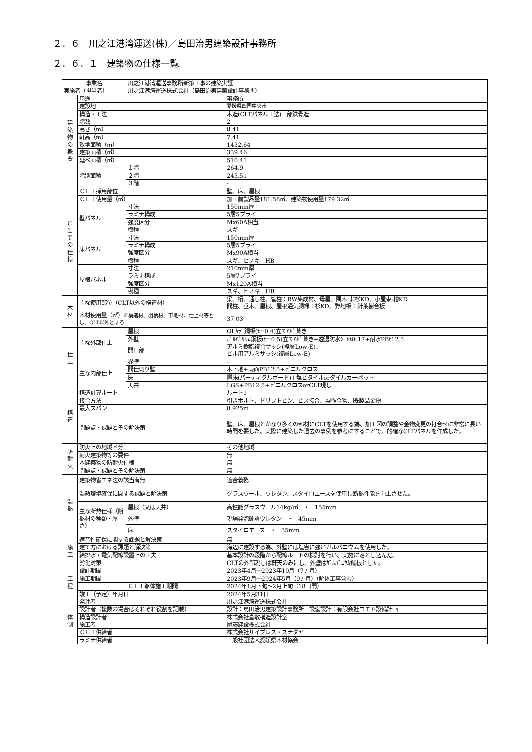２．６　川之江港湾運送(株)／島田治男建築設計事務所
２．６．１　建築物の仕様一覧
| 事業名 | | 川之江港湾運送事務所新築工事の建築実証 | |
| 実施者（担当者） | | 川之江港湾運送株式会社（島田治男建築設計事務所） | |
| 建 築 物 の 概 要 | 用途 | | 事務所 |
| | 建設地 | | 愛媛県四国中央市 |
| | 構造・工法 | | 木造(CLTパネル工法)一部鉄骨造 |
| | 階数 | | 2 |
| | 高さ（m） | | 8.41 |
| | 軒高（m） | | 7.41 |
| | 敷地面積（㎡） | | 1432.64 |
| | 建築面積（㎡） | | 339.46 |
| | 延べ面積（㎡） | | 510.41 |
| | 階別面積 | １階 | 264.9 |
| | | ２階 | 245.51 |
| | | ３階 | - |
| C L T の 仕 様 | ＣＬＴ採用部位 | | 壁、床、屋根 |
| | ＣＬＴ使用量（㎥） | | 加工前製品量181.58㎥、建築物使用量179.32㎥ |
| | 壁パネル | 寸法 | 150mm厚 |
| | | ラミナ構成 | 5層5プライ |
| | | 強度区分 | Mx60A相当 |
| | | 樹種 | スギ |
| | 床パネル | 寸法 | 150mm厚 |
| | | ラミナ構成 | 5層5プライ |
| | | 強度区分 | Mx90A相当 |
| | | 樹種 | スギ、ヒノキ HB |
| | 屋根パネル | 寸法 | 210mm厚 |
| | | ラミナ構成 | 5層7プライ |
| | | 強度区分 | Mx120A相当 |
| | | 樹種 | スギ、ヒノキ HB |
| 木 材 | 主な使用部位（CLT以外の構造材） | | 梁、桁、通し柱、管柱：RW集成材、母屋、隅木:米松KD、小屋束;檜KD 間柱、垂木、屋根、屋根通気胴縁：杉KD、野地板：針葉樹合板 |
| | 木材使用量（㎥） ※構造材、羽柄材、下地材、仕上材等とし、CLT以外とする | | 37.03 |
| 仕 上 | 主な外部仕上 | 屋根 | GLｶﾗｰ鋼板(t=0.4)立てﾊｾﾞ葺き |
| | | 外壁 | ｶﾞﾙﾊﾞﾘｳﾑ鋼板(t=0.5)立てﾊｾﾞ葺き+透湿防水ｼｰﾄt0.17+耐水PBt12.5 |
| | | 開口部 | アルミ樹脂複合サッシ(複層Low-E)、 ビル用アルミサッシ(複層Low-E) |
| | 主な内部仕上 | 界壁 | - |
| | | 間仕切り壁 | 木下地+両面PB12.5+ビニルクロス |
| | | 床 | 置床(パーティクルボード)+塩ビタイルorタイルカーペット |
| | | 天井 | LGS+PB12.5+ビニルクロスorCLT現し |
| 構 造 | 構造計算ルート | | ルート1 |
| | 接合方法 | | 引きボルト、ドリフトピン、ビス接合、製作金物、既製品金物 |
| | 最大スパン | | 8.925m |
| | 問題点・課題とその解決策 | | 壁、床、屋根とかなり多くの部材にCLTを使用する為、加工図の調整や金物変更の打合せに非常に長い時間を要した、実際に建築した過去の事例を参考にすることで、的確なCLTパネルを作成した。 |
| 防 耐 火 | 防火上の地域区分 | | その他地域 |
| | 耐火建築物等の要件 | | 無 |
| | 本建築物の防耐火仕様 | | 無 |
| | 問題点・課題とその解決策 | | 無 |
| 温 熱 | 建築物省エネ法の該当有無 | | 適合義務 |
| | 温熱環境確保に関する課題と解決策 | | グラスウール、ウレタン、スタイロエースを使用し断熱性能を向上させた。 |
| | 主な断熱仕様（断熱材の種類・厚さ） | 屋根（又は天井） | 高性能グラスウール14kg/㎥ ・ 155mm |
| | | 外壁 | 現場発泡硬質ウレタン ・ 45mm |
| | | 床 | スタイロエース ・ 35mm |
| 施 工 | 遮音性確保に関する課題と解決策 | | 無 |
| | 建て方における課題と解決策 | | 海辺に建設する為、外壁には塩害に強いガルバニウムを使用した。 |
| | 給排水・電気配線設置上の工夫 | | 基本設計の段階から配線ルートの検討を行い、実施に落とし込んだ。 |
| | 劣化対策 | | CLTの外部現しは軒天のみにし、外壁はｶﾞﾙﾊﾞﾆｳﾑ鋼板とした。 |
| 工 程 | 設計期間 | | 2023年4月～2023年10月（7ヵ月） |
| | 施工期間 | | 2023年9月～2024年5月（9ヵ月）（解体工事含む） |
| | | ＣＬＴ躯体施工期間 | 2024年1月下旬～2月上旬（18日間） |
| | 竣工（予定）年月日 | | 2024年5月31日 |
| 体 制 | 発注者 | | 川之江港湾運送株式会社 |
| | 設計者（複数の場合はそれぞれ役割を記載） | | 設計：島田治男建築設計事務所 設備設計：有限会社コモド設備計画 |
| | 構造設計者 | | 株式会社倉敷構造設計室 |
| | 施工者 | | 尾藤建設株式会社 |
| | ＣＬＴ供給者 | | 株式会社サイプレス・スナダヤ |
| | ラミナ供給者 | | 一般社団法人愛媛県木材協会 |